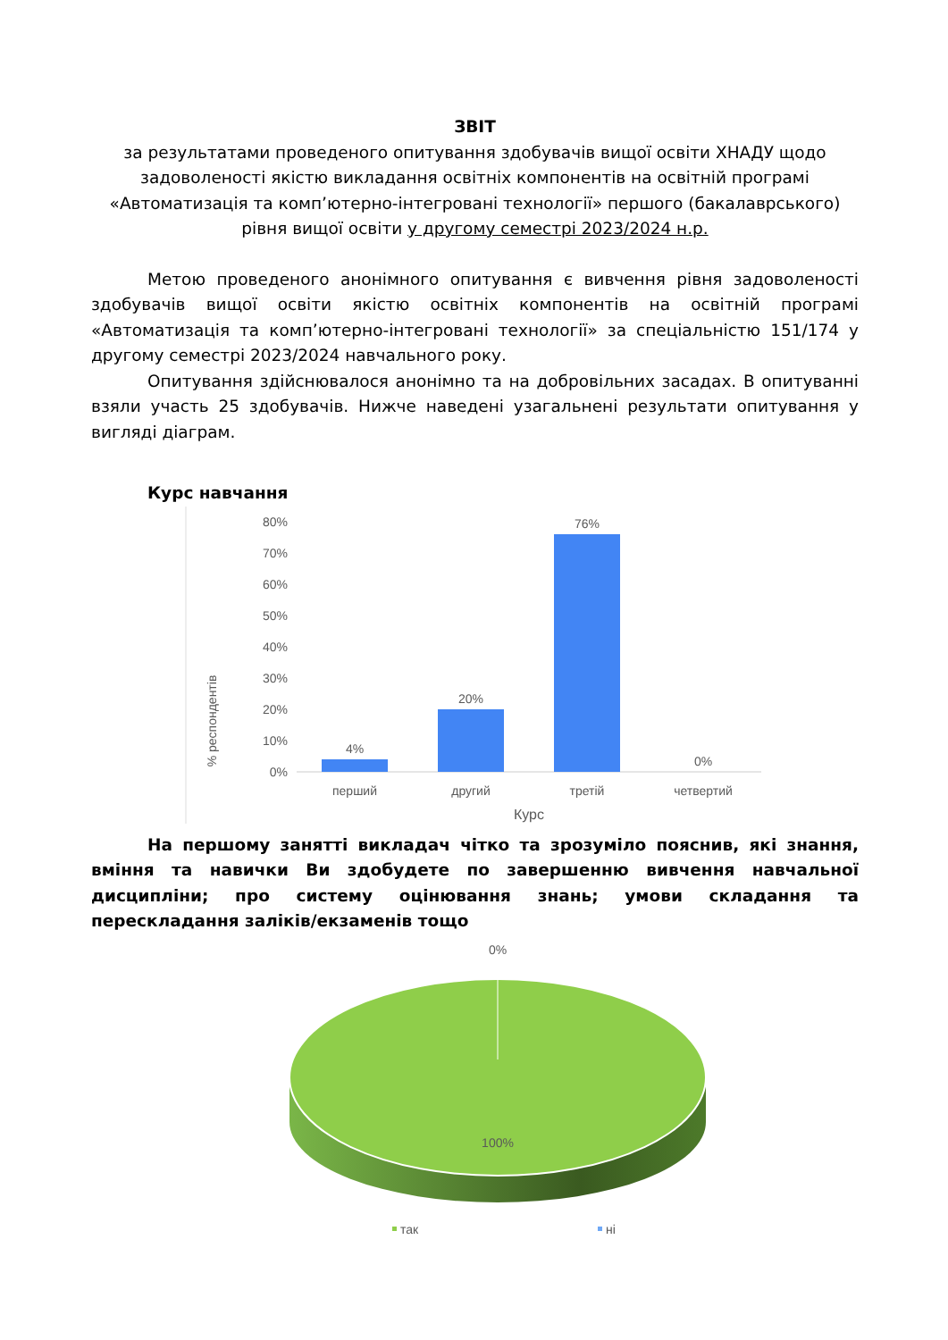ЗВІТ
за результатами проведеного опитування здобувачів вищої освіти ХНАДУ щодо задоволеності якістю викладання освітніх компонентів на освітній програмі «Автоматизація та комп’ютерно-інтегровані технології» першого (бакалаврського) рівня вищої освіти у другому семестрі 2023/2024 н.р.
Метою проведеного анонімного опитування є вивчення рівня задоволеності здобувачів вищої освіти якістю освітніх компонентів на освітній програмі «Автоматизація та комп’ютерно-інтегровані технології» за спеціальністю 151/174 у другому семестрі 2023/2024 навчального року.
Опитування здійснювалося анонімно та на добровільних засадах. В опитуванні взяли участь 25 здобувачів. Нижче наведені узагальнені результати опитування у вигляді діаграм.
Курс навчання
% респондентів
80%
70%
60%
50%
40%
30%
20%
10%
0%
4%
20%
76%
0%
перший
другий
третій
четвертий
Курс
На першому занятті викладач чітко та зрозуміло пояснив, які знання, вміння та навички Ви здобудете по завершенню вивчення навчальної дисципліни; про систему оцінювання знань; умови складання та перескладання заліків/екзаменів тощо
0%
100%
так
ні